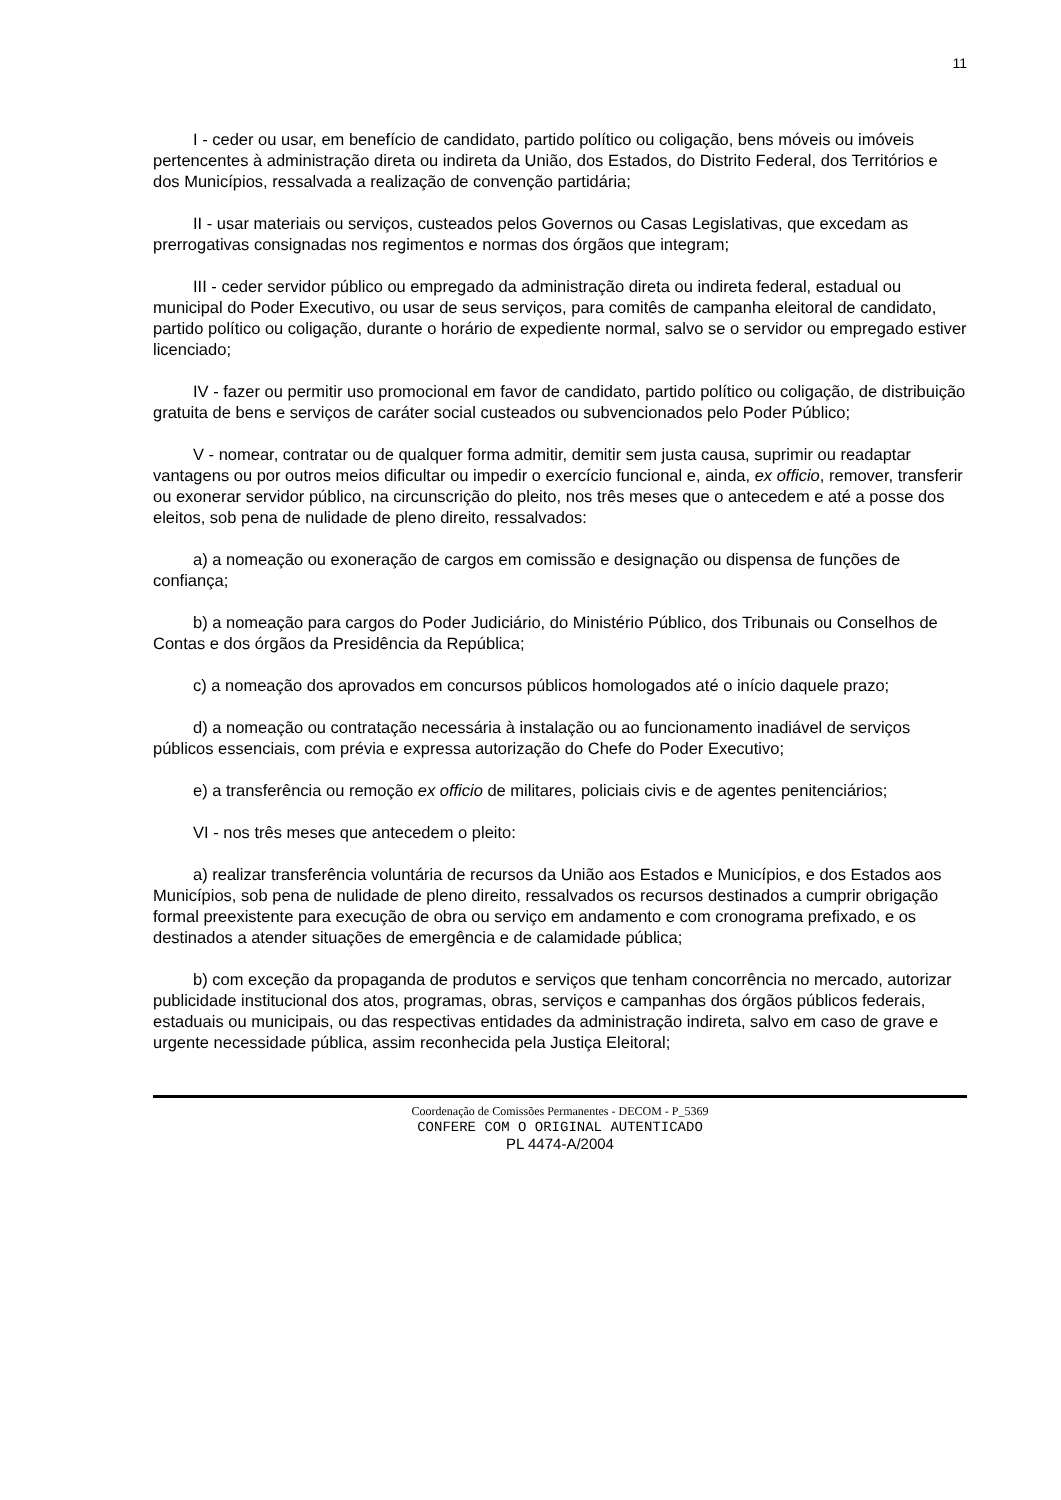11
I - ceder ou usar, em benefício de candidato, partido político ou coligação, bens móveis ou imóveis pertencentes à administração direta ou indireta da União, dos Estados, do Distrito Federal, dos Territórios e dos Municípios, ressalvada a realização de convenção partidária;
II - usar materiais ou serviços, custeados pelos Governos ou Casas Legislativas, que excedam as prerrogativas consignadas nos regimentos e normas dos órgãos que integram;
III - ceder servidor público ou empregado da administração direta ou indireta federal, estadual ou municipal do Poder Executivo, ou usar de seus serviços, para comitês de campanha eleitoral de candidato, partido político ou coligação, durante o horário de expediente normal, salvo se o servidor ou empregado estiver licenciado;
IV - fazer ou permitir uso promocional em favor de candidato, partido político ou coligação, de distribuição gratuita de bens e serviços de caráter social custeados ou subvencionados pelo Poder Público;
V - nomear, contratar ou de qualquer forma admitir, demitir sem justa causa, suprimir ou readaptar vantagens ou por outros meios dificultar ou impedir o exercício funcional e, ainda, ex officio, remover, transferir ou exonerar servidor público, na circunscrição do pleito, nos três meses que o antecedem e até a posse dos eleitos, sob pena de nulidade de pleno direito, ressalvados:
a) a nomeação ou exoneração de cargos em comissão e designação ou dispensa de funções de confiança;
b) a nomeação para cargos do Poder Judiciário, do Ministério Público, dos Tribunais ou Conselhos de Contas e dos órgãos da Presidência da República;
c) a nomeação dos aprovados em concursos públicos homologados até o início daquele prazo;
d) a nomeação ou contratação necessária à instalação ou ao funcionamento inadiável de serviços públicos essenciais, com prévia e expressa autorização do Chefe do Poder Executivo;
e) a transferência ou remoção ex officio de militares, policiais civis e de agentes penitenciários;
VI - nos três meses que antecedem o pleito:
a) realizar transferência voluntária de recursos da União aos Estados e Municípios, e dos Estados aos Municípios, sob pena de nulidade de pleno direito, ressalvados os recursos destinados a cumprir obrigação formal preexistente para execução de obra ou serviço em andamento e com cronograma prefixado, e os destinados a atender situações de emergência e de calamidade pública;
b) com exceção da propaganda de produtos e serviços que tenham concorrência no mercado, autorizar publicidade institucional dos atos, programas, obras, serviços e campanhas dos órgãos públicos federais, estaduais ou municipais, ou das respectivas entidades da administração indireta, salvo em caso de grave e urgente necessidade pública, assim reconhecida pela Justiça Eleitoral;
Coordenação de Comissões Permanentes - DECOM - P_5369
CONFERE COM O ORIGINAL AUTENTICADO
PL 4474-A/2004